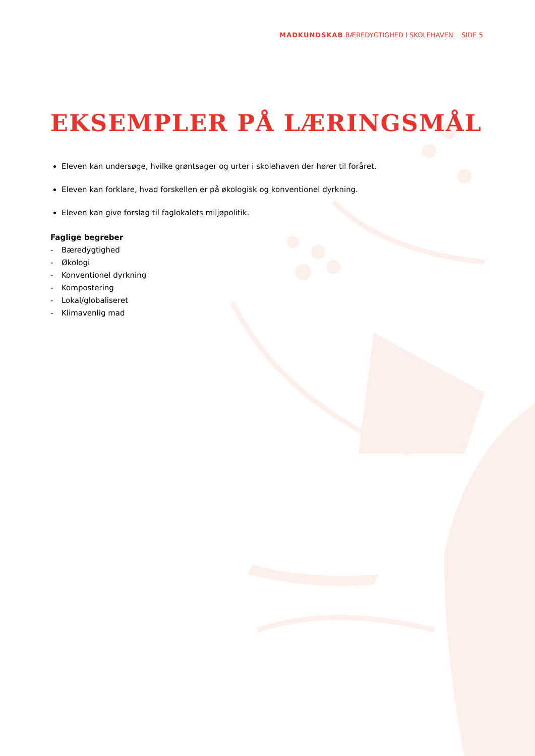MADKUNDSKAB BÆREDYGTIGHED I SKOLEHAVEN SIDE 5
EKSEMPLER PÅ LÆRINGSMÅL
Eleven kan undersøge, hvilke grøntsager og urter i skolehaven der hører til foråret.
Eleven kan forklare, hvad forskellen er på økologisk og konventionel dyrkning.
Eleven kan give forslag til faglokalets miljøpolitik.
Faglige begreber
- Bæredygtighed
- Økologi
- Konventionel dyrkning
- Kompostering
- Lokal/globaliseret
- Klimavenlig mad